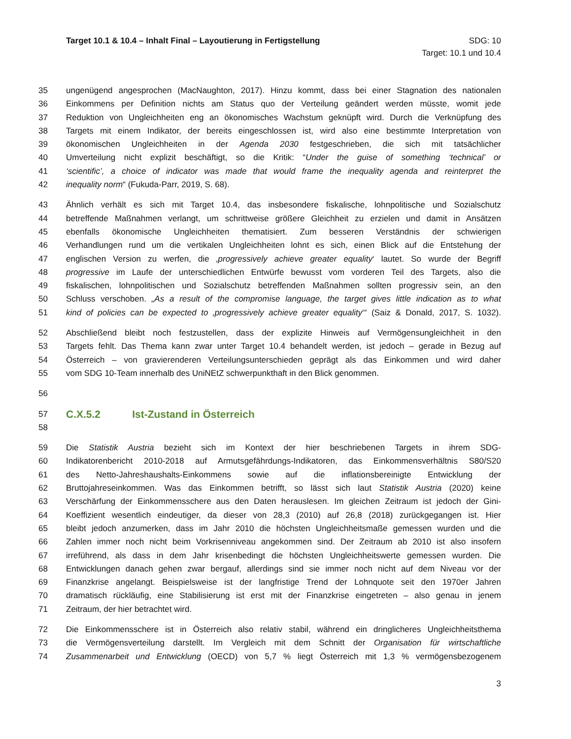Target 10.1 & 10.4 – Inhalt Final – Layoutierung in Fertigstellung
SDG: 10
Target: 10.1 und 10.4
35 ungenügend angesprochen (MacNaughton, 2017). Hinzu kommt, dass bei einer Stagnation des nationalen
36 Einkommens per Definition nichts am Status quo der Verteilung geändert werden müsste, womit jede
37 Reduktion von Ungleichheiten eng an ökonomisches Wachstum geknüpft wird. Durch die Verknüpfung des
38 Targets mit einem Indikator, der bereits eingeschlossen ist, wird also eine bestimmte Interpretation von
39 ökonomischen Ungleichheiten in der Agenda 2030 festgeschrieben, die sich mit tatsächlicher
40 Umverteilung nicht explizit beschäftigt, so die Kritik: “Under the guise of something ‘technical’ or
41 ‘scientific’, a choice of indicator was made that would frame the inequality agenda and reinterpret the
42 inequality norm“ (Fukuda-Parr, 2019, S. 68).
43 Ähnlich verhält es sich mit Target 10.4, das insbesondere fiskalische, lohnpolitische und Sozialschutz
44 betreffende Maßnahmen verlangt, um schrittweise größere Gleichheit zu erzielen und damit in Ansätzen
45 ebenfalls ökonomische Ungleichheiten thematisiert. Zum besseren Verständnis der schwierigen
46 Verhandlungen rund um die vertikalen Ungleichheiten lohnt es sich, einen Blick auf die Entstehung der
47 englischen Version zu werfen, die ‚progressively achieve greater equality‘ lautet. So wurde der Begriff
48 progressive im Laufe der unterschiedlichen Entwürfe bewusst vom vorderen Teil des Targets, also die
49 fiskalischen, lohnpolitischen und Sozialschutz betreffenden Maßnahmen sollten progressiv sein, an den
50 Schluss verschoben. „As a result of the compromise language, the target gives little indication as to what
51 kind of policies can be expected to ‚progressively achieve greater equality‘“ (Saiz & Donald, 2017, S. 1032).
52 Abschließend bleibt noch festzustellen, dass der explizite Hinweis auf Vermögensungleichheit in den
53 Targets fehlt. Das Thema kann zwar unter Target 10.4 behandelt werden, ist jedoch – gerade in Bezug auf
54 Österreich – von gravierenderen Verteilungsunterschieden geprägt als das Einkommen und wird daher
55 vom SDG 10-Team innerhalb des UniNEtZ schwerpunkthaft in den Blick genommen.
56
57 C.X.5.2 Ist-Zustand in Österreich
58
59 Die Statistik Austria bezieht sich im Kontext der hier beschriebenen Targets in ihrem SDG-
60 Indikatorenbericht 2010-2018 auf Armutsgefährdungs-Indikatoren, das Einkommensverhältnis S80/S20
61 des Netto-Jahreshaushalts-Einkommens sowie auf die inflationsbereinigte Entwicklung der
62 Bruttojahreseinkommen. Was das Einkommen betrifft, so lässt sich laut Statistik Austria (2020) keine
63 Verschärfung der Einkommensschere aus den Daten herauslesen. Im gleichen Zeitraum ist jedoch der Gini-
64 Koeffizient wesentlich eindeutiger, da dieser von 28,3 (2010) auf 26,8 (2018) zurückgegangen ist. Hier
65 bleibt jedoch anzumerken, dass im Jahr 2010 die höchsten Ungleichheitsmaße gemessen wurden und die
66 Zahlen immer noch nicht beim Vorkrisenniveau angekommen sind. Der Zeitraum ab 2010 ist also insofern
67 irreführend, als dass in dem Jahr krisenbedingt die höchsten Ungleichheitswerte gemessen wurden. Die
68 Entwicklungen danach gehen zwar bergauf, allerdings sind sie immer noch nicht auf dem Niveau vor der
69 Finanzkrise angelangt. Beispielsweise ist der langfristige Trend der Lohnquote seit den 1970er Jahren
70 dramatisch rückläufig, eine Stabilisierung ist erst mit der Finanzkrise eingetreten – also genau in jenem
71 Zeitraum, der hier betrachtet wird.
72 Die Einkommensschere ist in Österreich also relativ stabil, während ein dringlicheres Ungleichheitsthema
73 die Vermögensverteilung darstellt. Im Vergleich mit dem Schnitt der Organisation für wirtschaftliche
74 Zusammenarbeit und Entwicklung (OECD) von 5,7 % liegt Österreich mit 1,3 % vermögensbezogenem
3